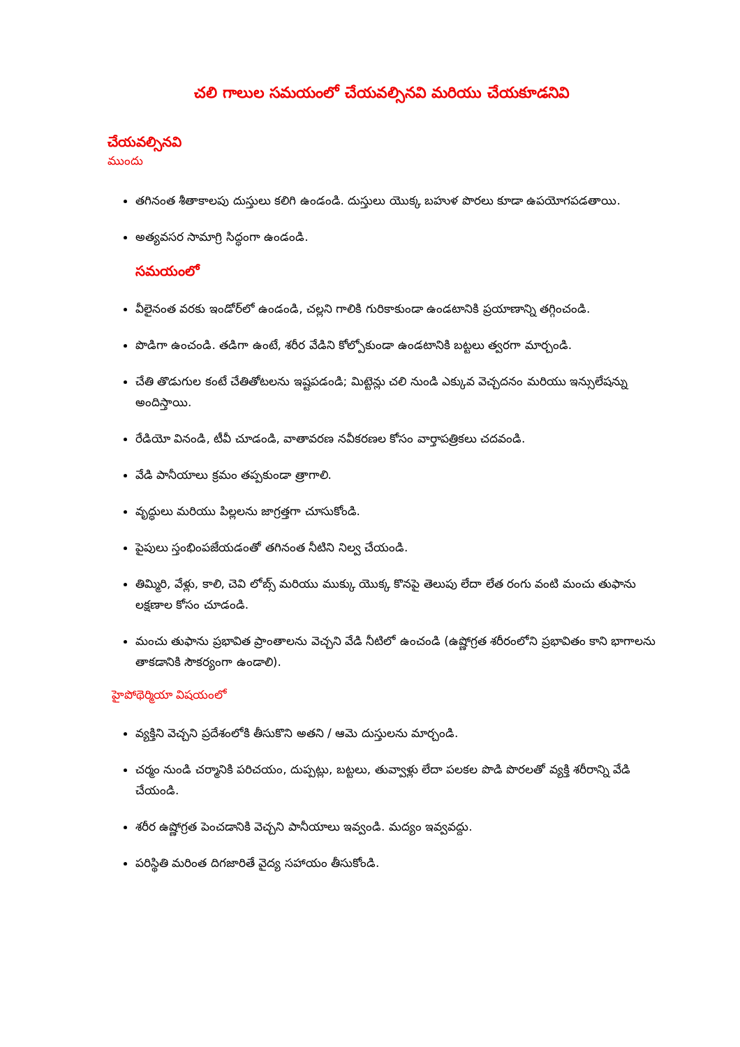చలి గాలుల సమయంలో చేయవల్సినవి మరియు చేయకూడనివి
చేయవల్సినవి
ముందు
తగినంత శీతాకాలపు దుస్తులు కలిగి ఉండండి. దుస్తులు యొక్క బహుళ పొరలు కూడా ఉపయోగపడతాయి.
అత్యవసర సామాగ్రి సిద్ధంగా ఉండండి.
సమయంలో
వీలైనంత వరకు ఇండోర్‌లో ఉండండి, చల్లని గాలికి గురికాకుండా ఉండటానికి ప్రయాణాన్ని తగ్గించండి.
పొడిగా ఉంచండి. తడిగా ఉంటే, శరీర వేడిని కోల్పోకుండా ఉండటానికి బట్టలు త్వరగా మార్చండి.
చేతి తొడుగుల కంటే చేతితోటలను ఇష్టపడండి; మిట్టెన్లు చలి నుండి ఎక్కువ వెచ్చదనం మరియు ఇన్సులేషన్ను అందిస్తాయి.
రేడియో వినండి, టీవీ చూడండి, వాతావరణ నవీకరణల కోసం వార్తాపత్రికలు చదవండి.
వేడి పానీయాలు క్రమం తప్పకుండా త్రాగాలి.
వృద్ధులు మరియు పిల్లలను జాగ్రత్తగా చూసుకోండి.
పైపులు స్తంభింపజేయడంతో తగినంత నీటిని నిల్వ చేయండి.
తిమ్మిరి, వేళ్లు, కాలి, చెవి లోబ్స్ మరియు ముక్కు యొక్క కొనపై తెలుపు లేదా లేత రంగు వంటి మంచు తుఫాను లక్షణాల కోసం చూడండి.
మంచు తుఫాను ప్రభావిత ప్రాంతాలను వెచ్చని వేడి నీటిలో ఉంచండి (ఉష్ణోగ్రత శరీరంలోని ప్రభావితం కాని భాగాలను తాకడానికి సౌకర్యంగా ఉండాలి).
హైపోథెర్మియా విషయంలో
వ్యక్తిని వెచ్చని ప్రదేశంలోకి తీసుకొని అతని / ఆమె దుస్తులను మార్చండి.
చర్మం నుండి చర్మానికి పరిచయం, దుప్పట్లు, బట్టలు, తువ్వాళ్లు లేదా పలకల పొడి పొరలతో వ్యక్తి శరీరాన్ని వేడి చేయండి.
శరీర ఉష్ణోగ్రత పెంచడానికి వెచ్చని పానీయాలు ఇవ్వండి. మద్యం ఇవ్వవద్దు.
పరిస్థితి మరింత దిగజారితే వైద్య సహాయం తీసుకోండి.